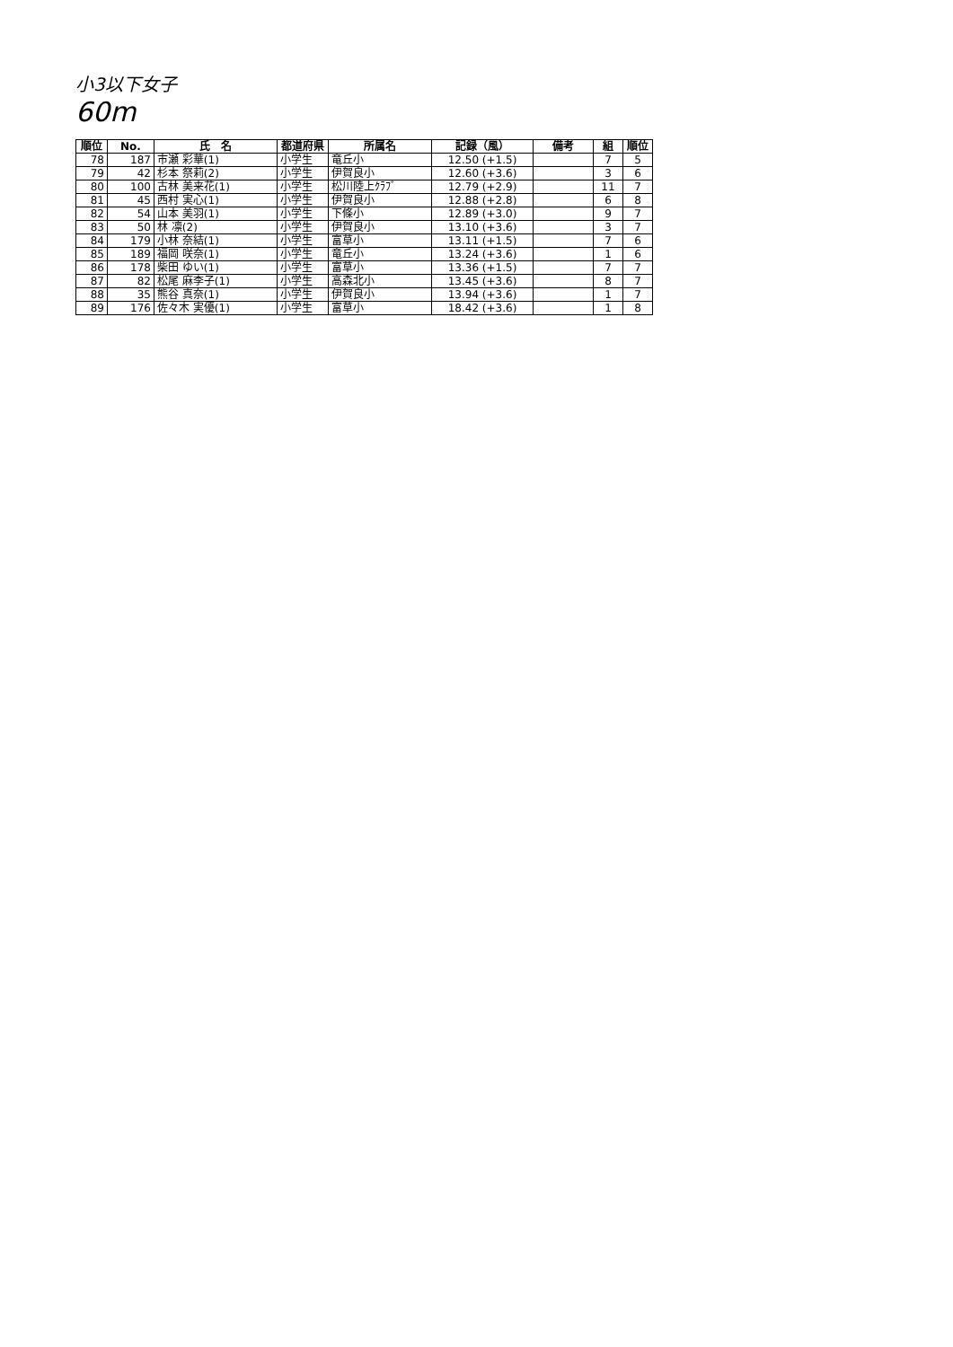小3以下女子
60m
| 順位 | No. | 氏 名 | 都道府県 | 所属名 | 記録（風） | 備考 | 組 | 順位 |
| --- | --- | --- | --- | --- | --- | --- | --- | --- |
| 78 | 187 | 市瀬 彩華(1) | 小学生 | 竜丘小 | 12.50 (+1.5) | | 7 | 5 |
| 79 | 42 | 杉本 祭莉(2) | 小学生 | 伊賀良小 | 12.60 (+3.6) | | 3 | 6 |
| 80 | 100 | 古林 美来花(1) | 小学生 | 松川陸上ｸﾗﾌﾞ | 12.79 (+2.9) | | 11 | 7 |
| 81 | 45 | 西村 実心(1) | 小学生 | 伊賀良小 | 12.88 (+2.8) | | 6 | 8 |
| 82 | 54 | 山本 美羽(1) | 小学生 | 下條小 | 12.89 (+3.0) | | 9 | 7 |
| 83 | 50 | 林 凛(2) | 小学生 | 伊賀良小 | 13.10 (+3.6) | | 3 | 7 |
| 84 | 179 | 小林 奈結(1) | 小学生 | 富草小 | 13.11 (+1.5) | | 7 | 6 |
| 85 | 189 | 福岡 咲奈(1) | 小学生 | 竜丘小 | 13.24 (+3.6) | | 1 | 6 |
| 86 | 178 | 柴田 ゆい(1) | 小学生 | 富草小 | 13.36 (+1.5) | | 7 | 7 |
| 87 | 82 | 松尾 麻李子(1) | 小学生 | 高森北小 | 13.45 (+3.6) | | 8 | 7 |
| 88 | 35 | 熊谷 真奈(1) | 小学生 | 伊賀良小 | 13.94 (+3.6) | | 1 | 7 |
| 89 | 176 | 佐々木 実優(1) | 小学生 | 富草小 | 18.42 (+3.6) | | 1 | 8 |